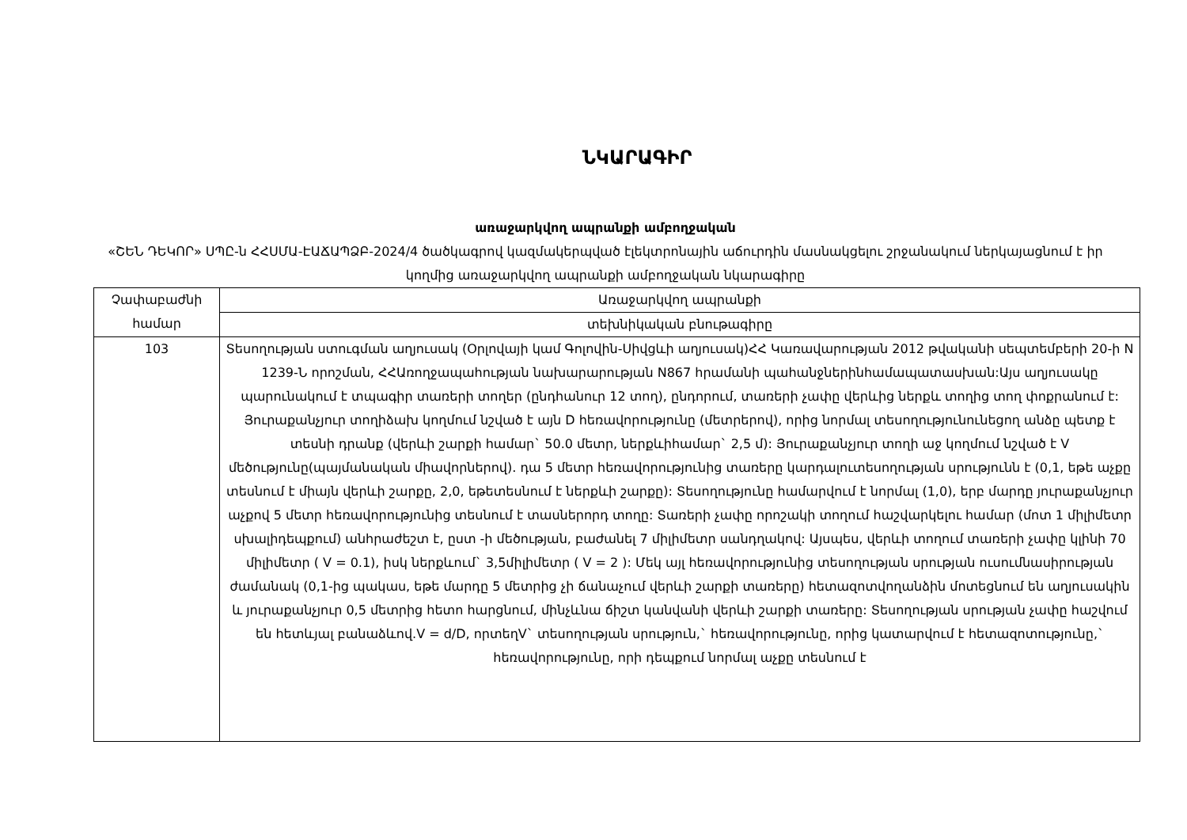ՆԿԱՐԱԳԻՐ
առաջարկվող ապրանքի ամբողջական
«ՇԵՆ ԴԵԿՈՐ» ՍՊԸ-ն ՀՀՍՄԱ-ԷԱՃԱՊՁԲ-2024/4 ծածկագրով կազմակերպված էլեկտրոնային աճուրդին մասնակցելու շրջանակում ներկայացնում է իր կողմից առաջարկվող ապրանքի ամբողջական նկարագիրը
| Չափաբաժնի համար | Առաջարկվող ապրանքի |
| | տեխնիկական բնութագիրը |
| 103 | Տեսողության ստուգման աղյուսակ (Օրլովայի կամ Գոլովին-Սիվցևի աղյուսակ)ՀՀ Կառավարության 2012 թվականի սեպտեմբերի 20-ի N 1239-Ն որոշման, ՀՀԱռողջապահության նախարարության N867 հրամանի պահանջներինհամապատասխան:Այս աղյուսակը պարունակում է տպագիր տառերի տողեր (ընդհանուր 12 տող), ընդորում, տառերի չափը վերևից ներքև տողից տող փոքրանում է: Յուրաքանչյուր տողիձախ կողմում նշված է այն D հեռավորությունը (մետրերով), որից նորմալ տեսողությունունեցող անձը պետք է տեսնի դրանք (վերևի շարքի համար` 50.0 մետր, ներքևիհամար` 2,5 մ): Յուրաքանչյուր տողի աջ կողմում նշված է V մեծությունը(պայմանական միավորներով). դա 5 մետր հեռավորությունից տառերը կարդալուտեսողության սրությունն է (0,1, եթե աչքը տեսնում է միայն վերևի շարքը, 2,0, եթետեսնում է ներքևի շարքը): Տեսողությունը համարվում է նորմալ (1,0), երբ մարդը յուրաքանչյուր աչքով 5 մետր հեռավորությունից տեսնում է տասներորդ տողը: Տառերի չափը որոշակի տողում հաշվարկելու համար (մոտ 1 միլիմետր սխալիդեպքում) անհրաժեշտ է, ըստ -ի մեծության, բաժանել 7 միլիմետր սանդղակով: Այսպես, վերևի տողում տառերի չափը կլինի 70 միլիմետր ( V = 0.1), իսկ ներքևում` 3,5միլիմետր ( V = 2 ): Մեկ այլ հեռավորությունից տեսողության սրության ուսումնասիրության ժամանակ (0,1-ից պակաս, եթե մարդը 5 մետրից չի ճանաչում վերևի շարքի տառերը) հետազոտվողանձին մոտեցնում են աղյուսակին և յուրաքանչյուր 0,5 մետրից հետո հարցնում, մինչևնա ճիշտ կանվանի վերևի շարքի տառերը: Տեսողության սրության չափը հաշվում են հետևյալ բանաձևով.V = d/D, որտեղV` տեսողության սրություն,` հեռավորությունը, որից կատարվում է հետազոտությունը,` հեռավորությունը, որի դեպքում նորմալ աչքը տեսնում է |